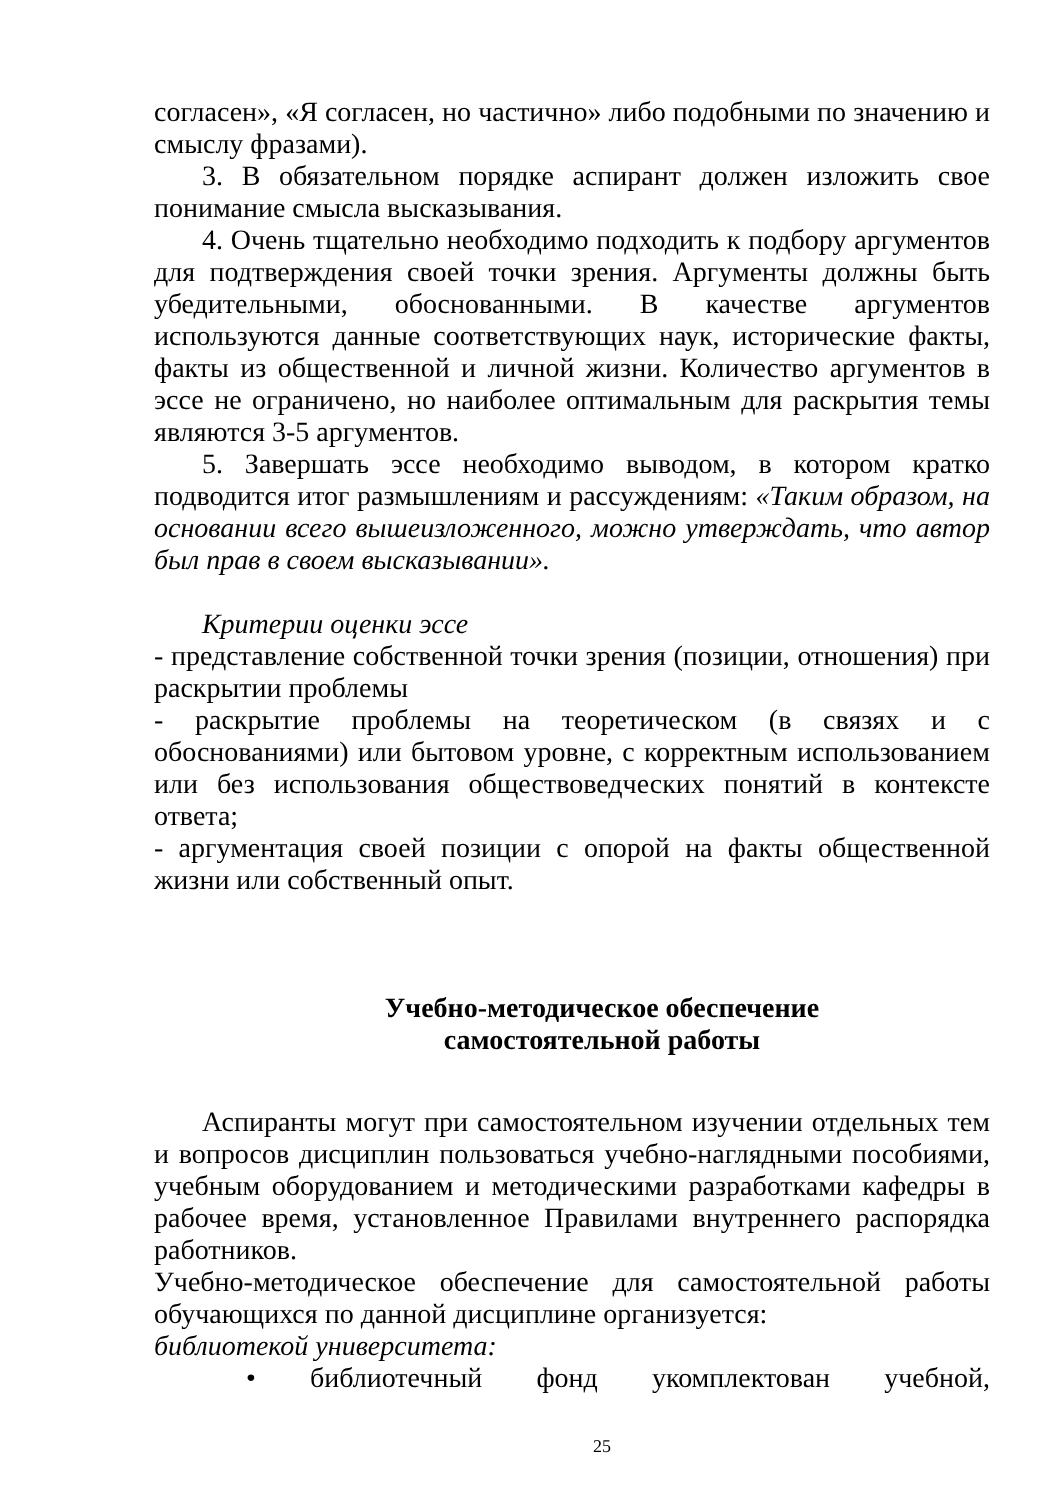согласен», «Я согласен, но частично» либо подобными по значению и смыслу фразами).
3. В обязательном порядке аспирант должен изложить свое понимание смысла высказывания.
4. Очень тщательно необходимо подходить к подбору аргументов для подтверждения своей точки зрения. Аргументы должны быть убедительными, обоснованными. В качестве аргументов используются данные соответствующих наук, исторические факты, факты из общественной и личной жизни. Количество аргументов в эссе не ограничено, но наиболее оптимальным для раскрытия темы являются 3-5 аргументов.
5. Завершать эссе необходимо выводом, в котором кратко подводится итог размышлениям и рассуждениям: «Таким образом, на основании всего вышеизложенного, можно утверждать, что автор был прав в своем высказывании».
Критерии оценки эссе
- представление собственной точки зрения (позиции, отношения) при раскрытии проблемы
- раскрытие проблемы на теоретическом (в связях и с обоснованиями) или бытовом уровне, с корректным использованием или без использования обществоведческих понятий в контексте ответа;
- аргументация своей позиции с опорой на факты общественной жизни или собственный опыт.
Учебно-методическое обеспечение
самостоятельной работы
Аспиранты могут при самостоятельном изучении отдельных тем и вопросов дисциплин пользоваться учебно-наглядными пособиями, учебным оборудованием и методическими разработками кафедры в рабочее время, установленное Правилами внутреннего распорядка работников.
Учебно-методическое обеспечение для самостоятельной работы обучающихся по данной дисциплине организуется:
библиотекой университета:
• библиотечный фонд укомплектован учебной,
25